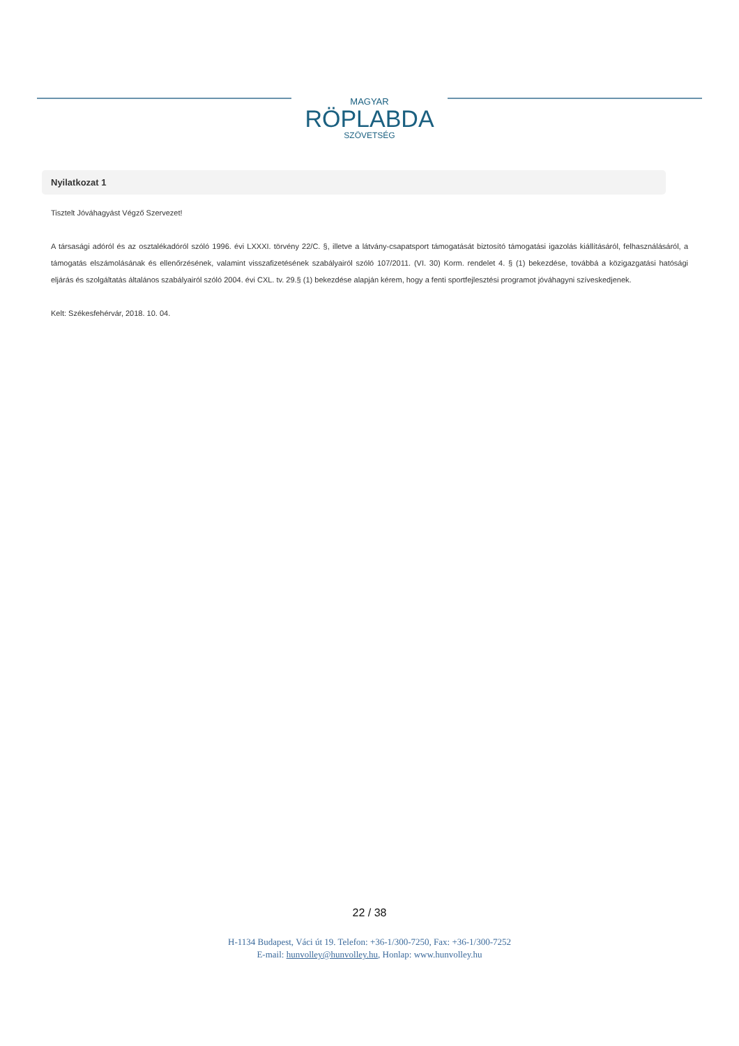MAGYAR
RÖPLABDA
SZÖVETSÉG
Nyilatkozat 1
Tisztelt Jóváhagyást Végző Szervezet!
A társasági adóról és az osztalékadóról szóló 1996. évi LXXXI. törvény 22/C. §, illetve a látvány-csapatsport támogatását biztosító támogatási igazolás kiállításáról, felhasználásáról, a támogatás elszámolásának és ellenőrzésének, valamint visszafizetésének szabályairól szóló 107/2011. (VI. 30) Korm. rendelet 4. § (1) bekezdése, továbbá a közigazgatási hatósági eljárás és szolgáltatás általános szabályairól szóló 2004. évi CXL. tv. 29.§ (1) bekezdése alapján kérem, hogy a fenti sportfejlesztési programot jóváhagyni szíveskedjenek.
Kelt: Székesfehérvár, 2018. 10. 04.
22 / 38
H-1134 Budapest, Váci út 19. Telefon: +36-1/300-7250, Fax: +36-1/300-7252
E-mail: hunvolley@hunvolley.hu, Honlap: www.hunvolley.hu